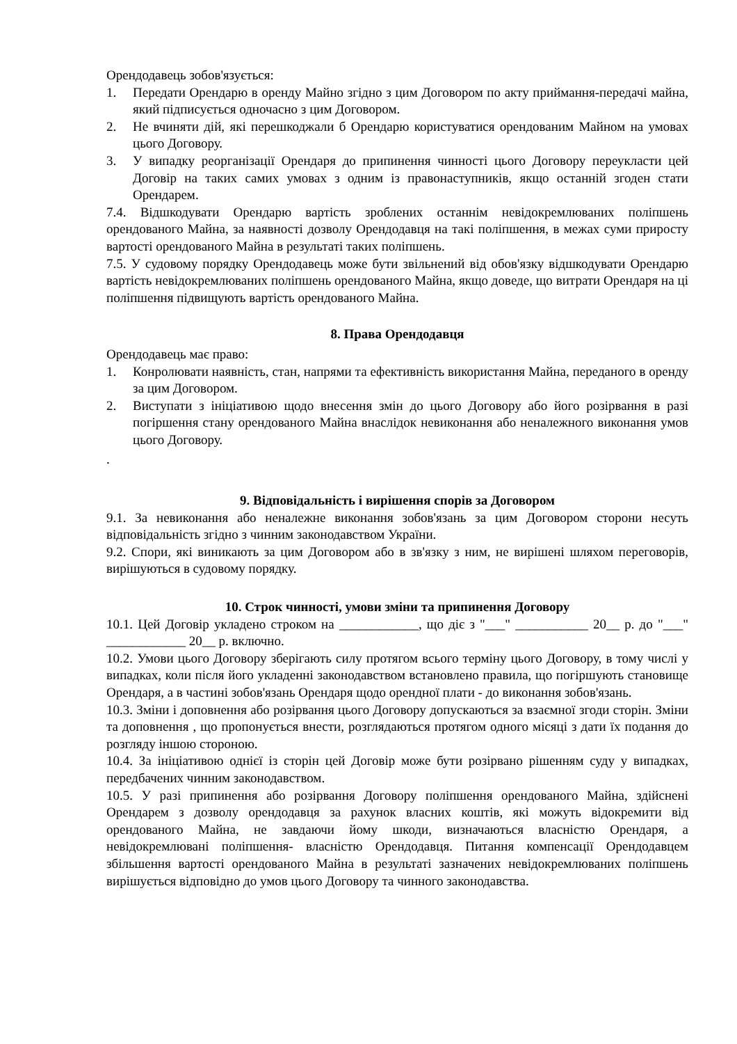Орендодавець зобов'язується:
1. Передати Орендарю в оренду Майно згідно з цим Договором по акту приймання-передачі майна, який підписується одночасно з цим Договором.
2. Не вчиняти дій, які перешкоджали б Орендарю користуватися орендованим Майном на умовах цього Договору.
3. У випадку реорганізації Орендаря до припинення чинності цього Договору переукласти цей Договір на таких самих умовах з одним із правонаступників, якщо останній згоден стати Орендарем.
7.4. Відшкодувати Орендарю вартість зроблених останнім невідокремлюваних поліпшень орендованого Майна, за наявності дозволу Орендодавця на такі поліпшення, в межах суми приросту вартості орендованого Майна в результаті таких поліпшень.
7.5. У судовому порядку Орендодавець може бути звільнений від обов'язку відшкодувати Орендарю вартість невідокремлюваних поліпшень орендованого Майна, якщо доведе, що витрати Орендаря на ці поліпшення підвищують вартість орендованого Майна.
8. Права Орендодавця
Орендодавець має право:
1. Конролювати наявність, стан, напрями та ефективність використання Майна, переданого в оренду за цим Договором.
2. Виступати з ініціативою щодо внесення змін до цього Договору або його розірвання в разі погіршення стану орендованого Майна внаслідок невиконання або неналежного виконання умов цього Договору.
.
9. Відповідальність і вирішення спорів за Договором
9.1. За невиконання або неналежне виконання зобов'язань за цим Договором сторони несуть відповідальність згідно з чинним законодавством України.
9.2. Спори, які виникають за цим Договором або в зв'язку з ним, не вирішені шляхом переговорів, вирішуються в судовому порядку.
10. Строк чинності, умови зміни та припинення Договору
10.1. Цей Договір укладено строком на ____________, що діє з "___" ___________ 20__ р. до "___" ____________ 20__ р. включно.
10.2. Умови цього Договору зберігають силу протягом всього терміну цього Договору, в тому числі у випадках, коли після його укладенні законодавством встановлено правила, що погіршують становище Орендаря, а в частині зобов'язань Орендаря щодо орендної плати - до виконання зобов'язань.
10.3. Зміни і доповнення або розірвання цього Договору допускаються за взаємної згоди сторін. Зміни та доповнення , що пропонується внести, розглядаються протягом одного місяці з дати їх подання до розгляду іншою стороною.
10.4. За ініціативою однієї із сторін цей Договір може бути розірвано рішенням суду у випадках, передбачених чинним законодавством.
10.5. У разі припинення або розірвання Договору поліпшення орендованого Майна, здійснені Орендарем з дозволу орендодавця за рахунок власних коштів, які можуть відокремити від орендованого Майна, не завдаючи йому шкоди, визначаються власністю Орендаря, а невідокремлювані поліпшення- власністю Орендодавця. Питання компенсації Орендодавцем збільшення вартості орендованого Майна в результаті зазначених невідокремлюваних поліпшень вирішується відповідно до умов цього Договору та чинного законодавства.